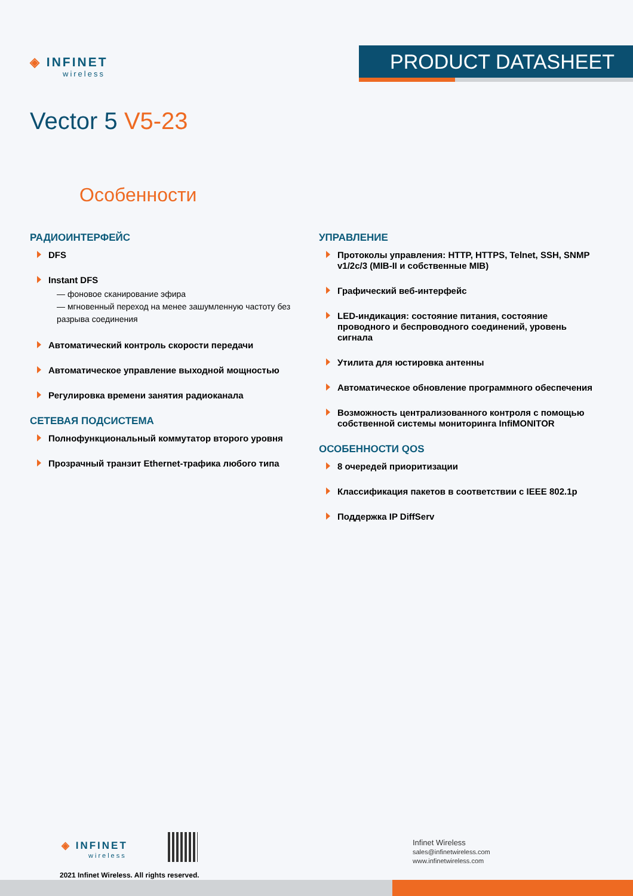◈ INFINET
wireless
PRODUCT DATASHEET
Vector 5 V5-23
Особенности
РАДИОИНТЕРФЕЙС
DFS
Instant DFS
— фоновое сканирование эфира
— мгновенный переход на менее зашумленную частоту без разрыва соединения
Автоматический контроль скорости передачи
Автоматическое управление выходной мощностью
Регулировка времени занятия радиоканала
СЕТЕВАЯ ПОДСИСТЕМА
Полнофункциональный коммутатор второго уровня
Прозрачный транзит Ethernet-трафика любого типа
УПРАВЛЕНИЕ
Протоколы управления: HTTP, HTTPS, Telnet, SSH, SNMP v1/2c/3 (MIB-II и собственные MIB)
Графический веб-интерфейс
LED-индикация: состояние питания, состояние проводного и беспроводного соединений, уровень сигнала
Утилита для юстировка антенны
Автоматическое обновление программного обеспечения
Возможность централизованного контроля с помощью собственной системы мониторинга InfiMONITOR
ОСОБЕННОСТИ QOS
8 очередей приоритизации
Классификация пакетов в соответствии с IEEE 802.1p
Поддержка IP DiffServ
◈ INFINET
wireless
2021 Infinet Wireless. All rights reserved.
Infinet Wireless
sales@infinetwireless.com
www.infinetwireless.com